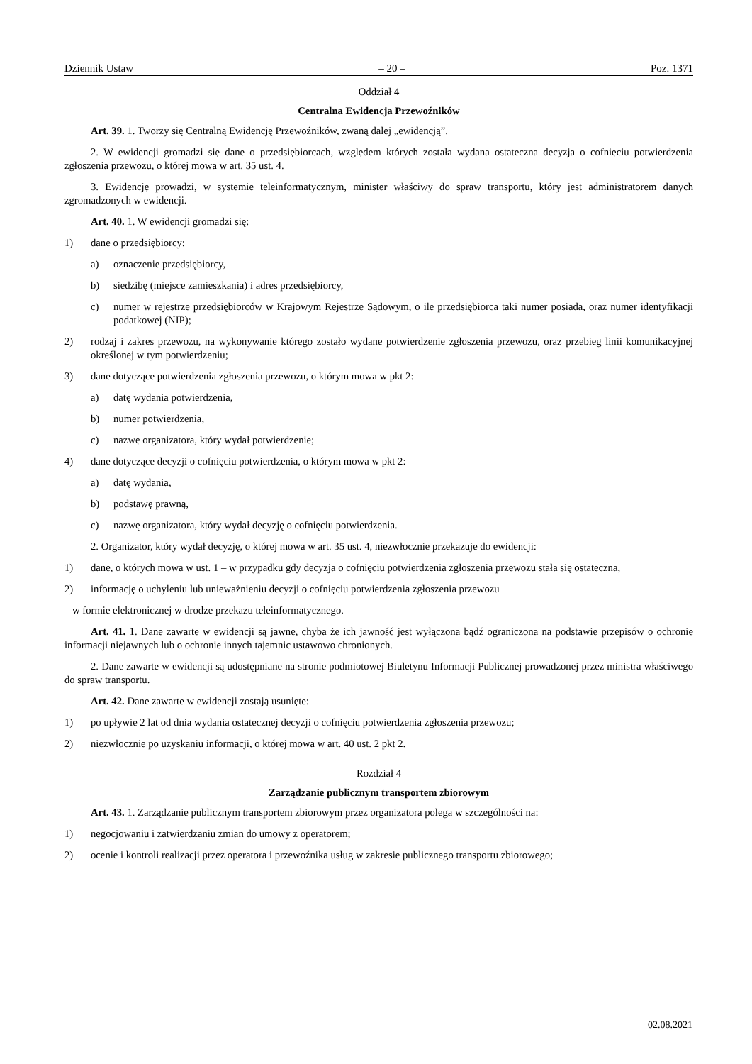Dziennik Ustaw – 20 – Poz. 1371
Oddział 4
Centralna Ewidencja Przewoźników
Art. 39. 1. Tworzy się Centralną Ewidencję Przewoźników, zwaną dalej „ewidencją”.
2. W ewidencji gromadzi się dane o przedsiębiorcach, względem których została wydana ostateczna decyzja o cofnięciu potwierdzenia zgłoszenia przewozu, o której mowa w art. 35 ust. 4.
3. Ewidencję prowadzi, w systemie teleinformatycznym, minister właściwy do spraw transportu, który jest administratorem danych zgromadzonych w ewidencji.
Art. 40. 1. W ewidencji gromadzi się:
1) dane o przedsiębiorcy:
a) oznaczenie przedsiębiorcy,
b) siedzibę (miejsce zamieszkania) i adres przedsiębiorcy,
c) numer w rejestrze przedsiębiorców w Krajowym Rejestrze Sądowym, o ile przedsiębiorca taki numer posiada, oraz numer identyfikacji podatkowej (NIP);
2) rodzaj i zakres przewozu, na wykonywanie którego zostało wydane potwierdzenie zgłoszenia przewozu, oraz przebieg linii komunikacyjnej określonej w tym potwierdzeniu;
3) dane dotyczące potwierdzenia zgłoszenia przewozu, o którym mowa w pkt 2:
a) datę wydania potwierdzenia,
b) numer potwierdzenia,
c) nazwę organizatora, który wydał potwierdzenie;
4) dane dotyczące decyzji o cofnięciu potwierdzenia, o którym mowa w pkt 2:
a) datę wydania,
b) podstawę prawną,
c) nazwę organizatora, który wydał decyzję o cofnięciu potwierdzenia.
2. Organizator, który wydał decyzję, o której mowa w art. 35 ust. 4, niezwłocznie przekazuje do ewidencji:
1) dane, o których mowa w ust. 1 – w przypadku gdy decyzja o cofnięciu potwierdzenia zgłoszenia przewozu stała się ostateczna,
2) informację o uchyleniu lub unieważnieniu decyzji o cofnięciu potwierdzenia zgłoszenia przewozu
– w formie elektronicznej w drodze przekazu teleinformatycznego.
Art. 41. 1. Dane zawarte w ewidencji są jawne, chyba że ich jawność jest wyłączona bądź ograniczona na podstawie przepisów o ochronie informacji niejawnych lub o ochronie innych tajemnic ustawowo chronionych.
2. Dane zawarte w ewidencji są udostępniane na stronie podmiotowej Biuletynu Informacji Publicznej prowadzonej przez ministra właściwego do spraw transportu.
Art. 42. Dane zawarte w ewidencji zostają usunięte:
1) po upływie 2 lat od dnia wydania ostatecznej decyzji o cofnięciu potwierdzenia zgłoszenia przewozu;
2) niezwłocznie po uzyskaniu informacji, o której mowa w art. 40 ust. 2 pkt 2.
Rozdział 4
Zarządzanie publicznym transportem zbiorowym
Art. 43. 1. Zarządzanie publicznym transportem zbiorowym przez organizatora polega w szczególności na:
1) negocjowaniu i zatwierdzaniu zmian do umowy z operatorem;
2) ocenie i kontroli realizacji przez operatora i przewoźnika usług w zakresie publicznego transportu zbiorowego;
02.08.2021